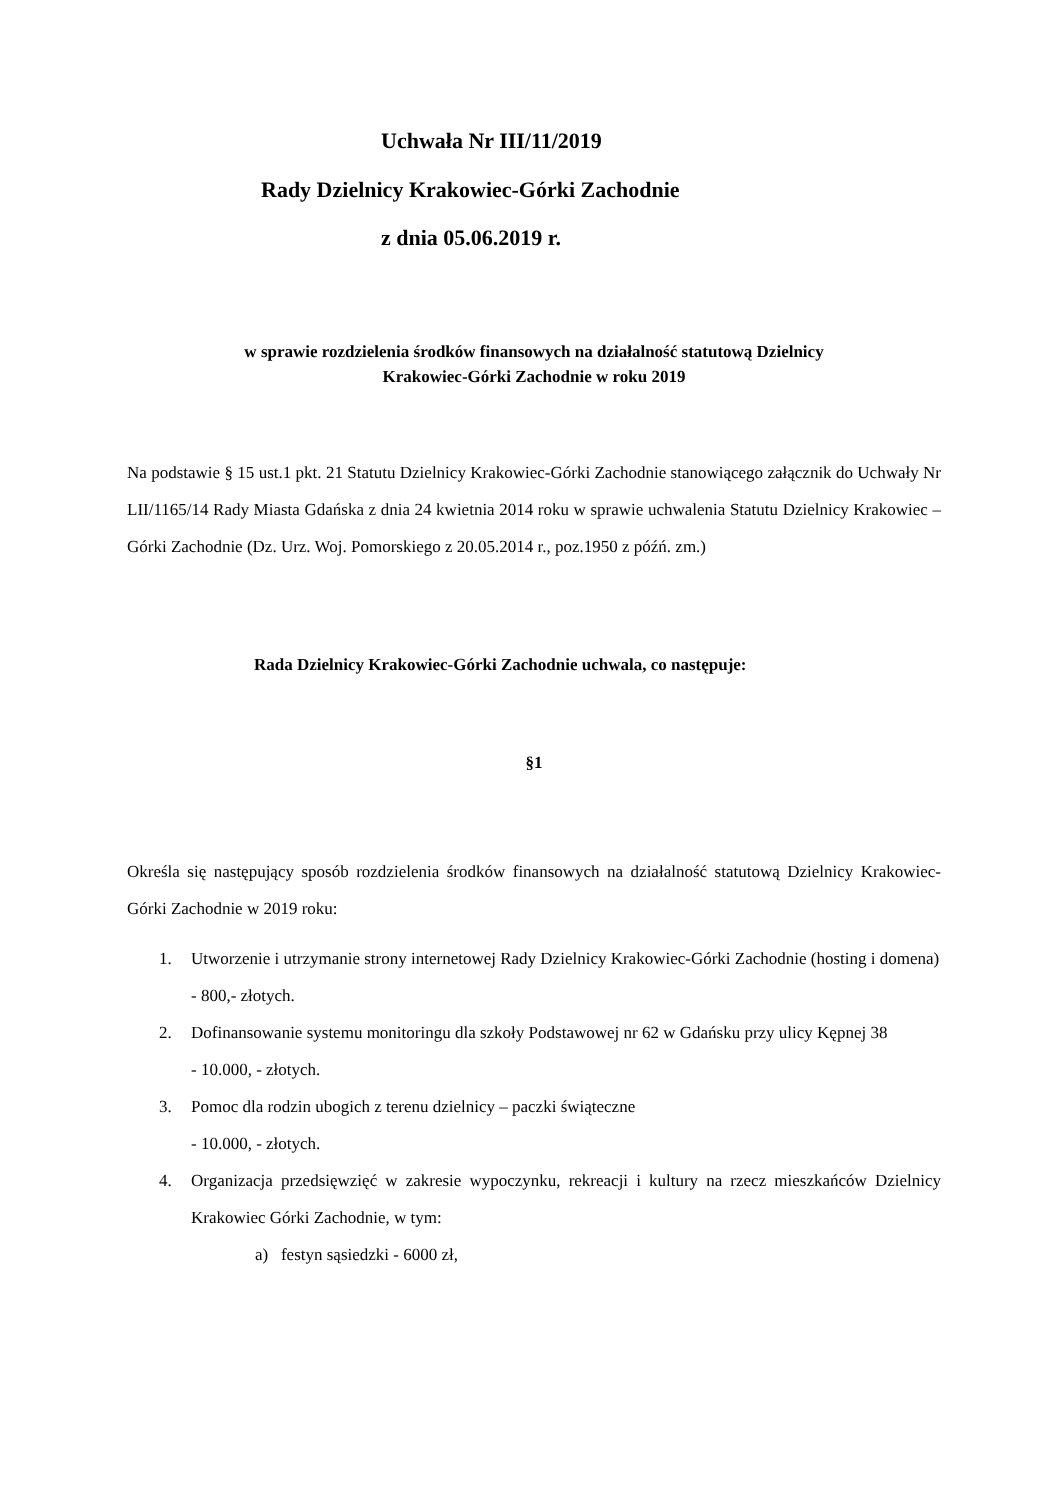Uchwała Nr III/11/2019
Rady Dzielnicy Krakowiec-Górki Zachodnie
z dnia 05.06.2019 r.
w sprawie rozdzielenia środków finansowych na działalność statutową Dzielnicy
Krakowiec-Górki Zachodnie w roku 2019
Na podstawie § 15 ust.1 pkt. 21 Statutu Dzielnicy Krakowiec-Górki Zachodnie stanowiącego załącznik do Uchwały Nr LII/1165/14 Rady Miasta Gdańska z dnia 24 kwietnia 2014 roku w sprawie uchwalenia Statutu Dzielnicy Krakowiec – Górki Zachodnie (Dz. Urz. Woj. Pomorskiego z 20.05.2014 r., poz.1950 z późń. zm.)
Rada Dzielnicy Krakowiec-Górki Zachodnie uchwala, co następuje:
§1
Określa się następujący sposób rozdzielenia środków finansowych na działalność statutową Dzielnicy Krakowiec-Górki Zachodnie w 2019 roku:
1. Utworzenie i utrzymanie strony internetowej Rady Dzielnicy Krakowiec-Górki Zachodnie (hosting i domena)
- 800,- złotych.
2. Dofinansowanie systemu monitoringu dla szkoły Podstawowej nr 62 w Gdańsku przy ulicy Kępnej 38
- 10.000, - złotych.
3. Pomoc dla rodzin ubogich z terenu dzielnicy – paczki świąteczne
- 10.000, - złotych.
4. Organizacja przedsięwzięć w zakresie wypoczynku, rekreacji i kultury na rzecz mieszkańców Dzielnicy Krakowiec Górki Zachodnie, w tym:
a) festyn sąsiedzki - 6000 zł,